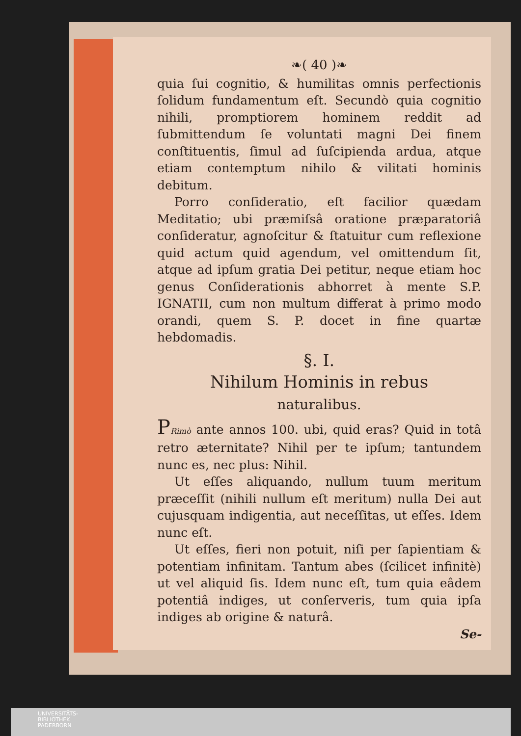❧( 40 )❧
quia ſui cognitio, & humilitas omnis perfectionis ſolidum fundamentum eſt. Secundò quia cognitio nihili, promptiorem hominem reddit ad ſubmittendum ſe voluntati magni Dei finem conſtituentis, ſimul ad ſuſcipienda ardua, atque etiam contemptum nihilo & vilitati hominis debitum.
Porro conſideratio, eſt facilior quædam Meditatio; ubi præmiſsâ oratione præparatoriâ conſideratur, agnoſcitur & ſtatuitur cum reflexione quid actum quid agendum, vel omittendum ſit, atque ad ipſum gratia Dei petitur, neque etiam hoc genus Conſiderationis abhorret à mente S.P. IGNATII, cum non multum differat à primo modo orandi, quem S. P. docet in fine quartæ hebdomadis.
§. I.
Nihilum Hominis in rebus
naturalibus.
PRimò ante annos 100. ubi, quid eras? Quid in totâ retro æternitate? Nihil per te ipſum; tantundem nunc es, nec plus: Nihil.
Ut eſſes aliquando, nullum tuum meritum præceſſit (nihili nullum eſt meritum) nulla Dei aut cujusquam indigentia, aut neceſſitas, ut eſſes. Idem nunc eſt.
Ut eſſes, fieri non potuit, niſi per ſapientiam & potentiam infinitam. Tantum abes (ſcilicet infinitè) ut vel aliquid ſis. Idem nunc eſt, tum quia eâdem potentiâ indiges, ut conſerveris, tum quia ipſa indiges ab origine & naturâ.
Se-
UNIVERSITÄTS-
BIBLIOTHEK
PADERBORN